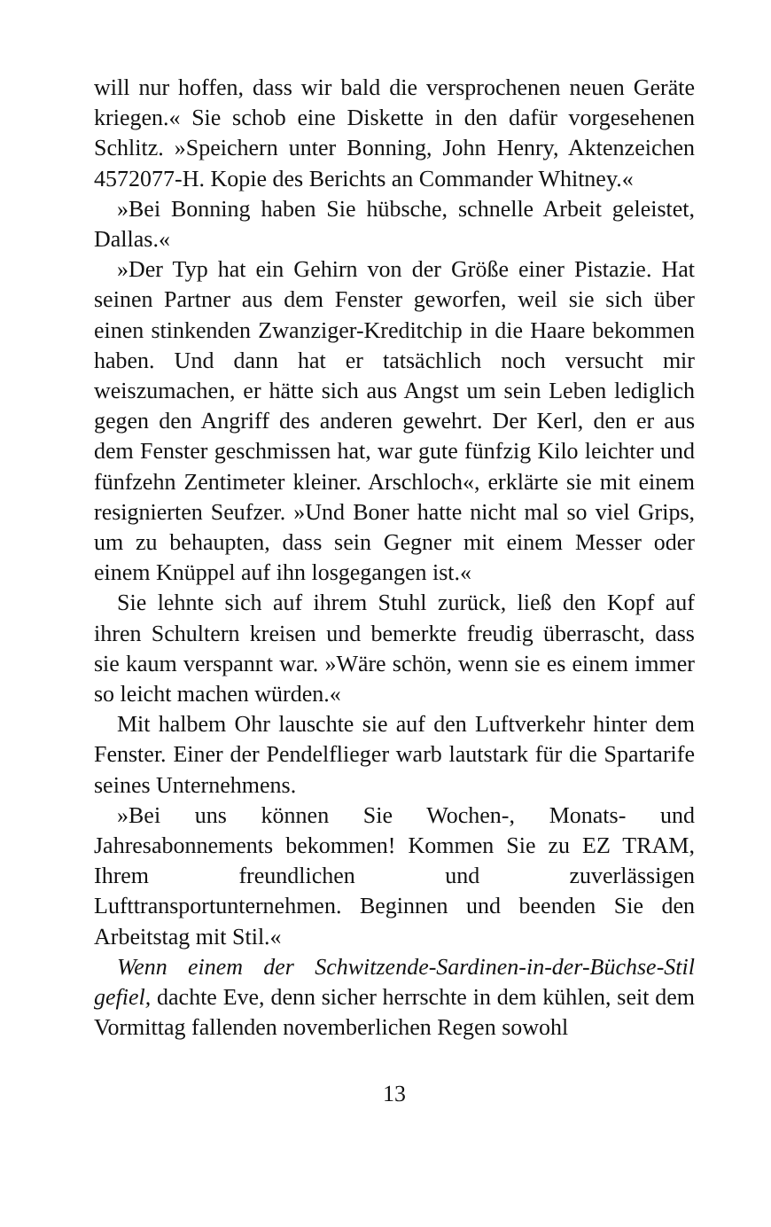will nur hoffen, dass wir bald die versprochenen neuen Geräte kriegen.« Sie schob eine Diskette in den dafür vorgesehenen Schlitz. »Speichern unter Bonning, John Henry, Aktenzeichen 4572077-H. Kopie des Berichts an Commander Whitney.«
»Bei Bonning haben Sie hübsche, schnelle Arbeit geleistet, Dallas.«
»Der Typ hat ein Gehirn von der Größe einer Pistazie. Hat seinen Partner aus dem Fenster geworfen, weil sie sich über einen stinkenden Zwanziger-Kreditchip in die Haare bekommen haben. Und dann hat er tatsächlich noch versucht mir weiszumachen, er hätte sich aus Angst um sein Leben lediglich gegen den Angriff des anderen gewehrt. Der Kerl, den er aus dem Fenster geschmissen hat, war gute fünfzig Kilo leichter und fünfzehn Zentimeter kleiner. Arschloch«, erklärte sie mit einem resignierten Seufzer. »Und Boner hatte nicht mal so viel Grips, um zu behaupten, dass sein Gegner mit einem Messer oder einem Knüppel auf ihn losgegangen ist.«
Sie lehnte sich auf ihrem Stuhl zurück, ließ den Kopf auf ihren Schultern kreisen und bemerkte freudig überrascht, dass sie kaum verspannt war. »Wäre schön, wenn sie es einem immer so leicht machen würden.«
Mit halbem Ohr lauschte sie auf den Luftverkehr hinter dem Fenster. Einer der Pendelflieger warb lautstark für die Spartarife seines Unternehmens.
»Bei uns können Sie Wochen-, Monats- und Jahresabonnements bekommen! Kommen Sie zu EZ TRAM, Ihrem freundlichen und zuverlässigen Lufttransportunternehmen. Beginnen und beenden Sie den Arbeitstag mit Stil.«
Wenn einem der Schwitzende-Sardinen-in-der-Büchse-Stil gefiel, dachte Eve, denn sicher herrschte in dem kühlen, seit dem Vormittag fallenden novemberlichen Regen sowohl
13